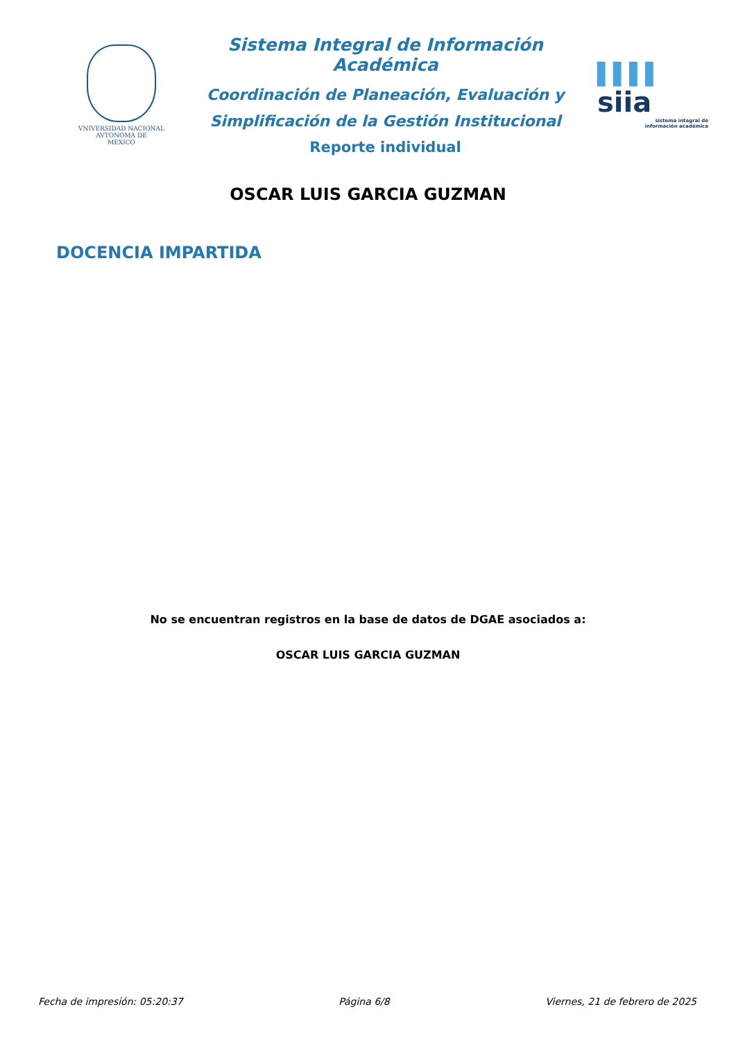VNIVERSIDAD NACIONAL
AVTONOMA DE
MEXICO
Sistema Integral de Información Académica
Coordinación de Planeación, Evaluación y
Simplificación de la Gestión Institucional
Reporte individual
▌▌▌▌ siia
sistema integral de
información académica
OSCAR LUIS GARCIA GUZMAN
DOCENCIA IMPARTIDA
No se encuentran registros en la base de datos de DGAE asociados a:
OSCAR LUIS GARCIA GUZMAN
Fecha de impresión: 05:20:37 Página 6/8 Viernes, 21 de febrero de 2025